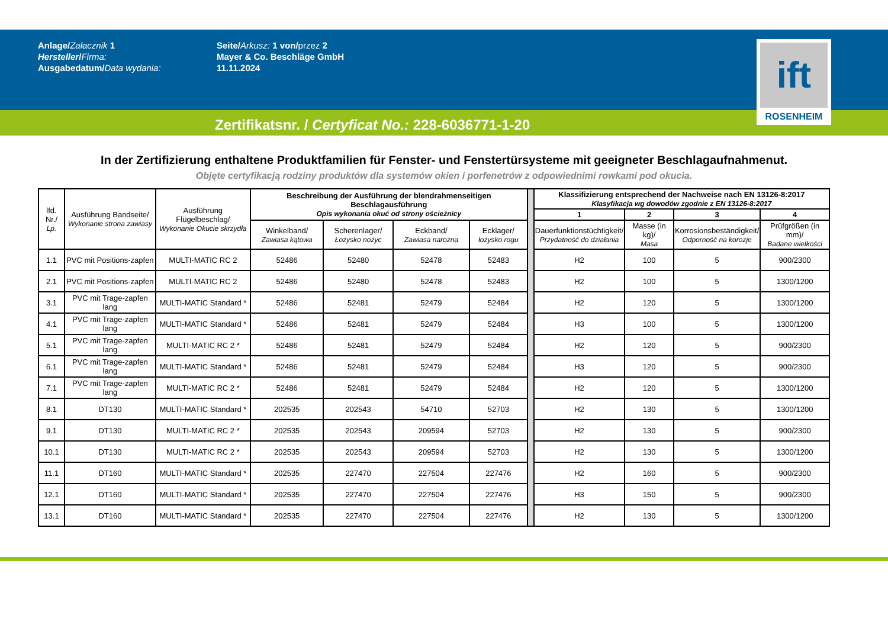Anlage/Załacznik 1
Hersteller/Firma:
Ausgabedatum/Data wydania:
Seite/Arkusz: 1 von/przez 2
Mayer & Co. Beschläge GmbH
11.11.2024
ift
ROSENHEIM
Zertifikatsnr. / Certyficat No.: 228-6036771-1-20
In der Zertifizierung enthaltene Produktfamilien für Fenster- und Fenstertürsysteme mit geeigneter Beschlagaufnahmenut.
Objęte certyfikacją rodziny produktów dla systemów okien i porfenetrów z odpowiednimi rowkami pod okucia.
| lfd. Nr./ Lp. | Ausführung Bandseite/ Wykonanie strona zawiasy | Ausführung Flügelbeschlag/ Wykonanie Okucie skrzydła | Beschreibung der Ausführung der blendrahmenseitigen Beschlagausführung Opis wykonania okuć od strony ościeżnicy | | | | | Klassifizierung entsprechend der Nachweise nach EN 13126-8:2017 Klasyfikacja wg dowodów zgodnie z EN 13126-8:2017 | | | |
| | | | | | | | | 1 | 2 | 3 | 4 |
| | | | Winkelband/ Zawiasa kątowa | Scherenlager/ Łożysko nożyc | Eckband/ Zawiasa narożna | Ecklager/ łożysko rogu | | Dauerfunktionstüchtigkeit/ Przydatność do działania | Masse (in kg)/ Masa | Korrosionsbeständigkeit/ Odporność na korozje | Prüfgrößen (in mm)/ Badane wielkości |
| 1.1 | PVC mit Positions-zapfen | MULTI-MATIC RC 2 | 52486 | 52480 | 52478 | 52483 | | H2 | 100 | 5 | 900/2300 |
| 2.1 | PVC mit Positions-zapfen | MULTI-MATIC RC 2 | 52486 | 52480 | 52478 | 52483 | | H2 | 100 | 5 | 1300/1200 |
| 3.1 | PVC mit Trage-zapfen lang | MULTI-MATIC Standard * | 52486 | 52481 | 52479 | 52484 | | H2 | 120 | 5 | 1300/1200 |
| 4.1 | PVC mit Trage-zapfen lang | MULTI-MATIC Standard * | 52486 | 52481 | 52479 | 52484 | | H3 | 100 | 5 | 1300/1200 |
| 5.1 | PVC mit Trage-zapfen lang | MULTI-MATIC RC 2 * | 52486 | 52481 | 52479 | 52484 | | H2 | 120 | 5 | 900/2300 |
| 6.1 | PVC mit Trage-zapfen lang | MULTI-MATIC Standard * | 52486 | 52481 | 52479 | 52484 | | H3 | 120 | 5 | 900/2300 |
| 7.1 | PVC mit Trage-zapfen lang | MULTI-MATIC RC 2 * | 52486 | 52481 | 52479 | 52484 | | H2 | 120 | 5 | 1300/1200 |
| 8.1 | DT130 | MULTI-MATIC Standard * | 202535 | 202543 | 54710 | 52703 | | H2 | 130 | 5 | 1300/1200 |
| 9.1 | DT130 | MULTI-MATIC RC 2 * | 202535 | 202543 | 209594 | 52703 | | H2 | 130 | 5 | 900/2300 |
| 10.1 | DT130 | MULTI-MATIC RC 2 * | 202535 | 202543 | 209594 | 52703 | | H2 | 130 | 5 | 1300/1200 |
| 11.1 | DT160 | MULTI-MATIC Standard * | 202535 | 227470 | 227504 | 227476 | | H2 | 160 | 5 | 900/2300 |
| 12.1 | DT160 | MULTI-MATIC Standard * | 202535 | 227470 | 227504 | 227476 | | H3 | 150 | 5 | 900/2300 |
| 13.1 | DT160 | MULTI-MATIC Standard * | 202535 | 227470 | 227504 | 227476 | | H2 | 130 | 5 | 1300/1200 |